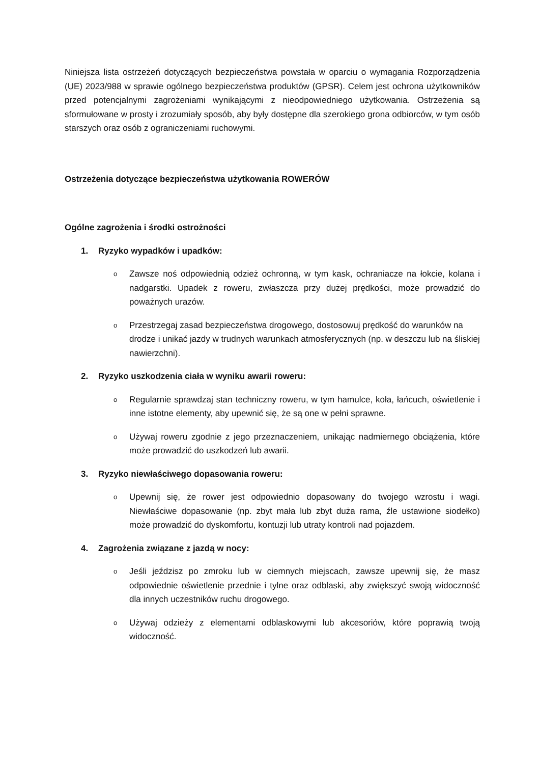Niniejsza lista ostrzeżeń dotyczących bezpieczeństwa powstała w oparciu o wymagania Rozporządzenia (UE) 2023/988 w sprawie ogólnego bezpieczeństwa produktów (GPSR). Celem jest ochrona użytkowników przed potencjalnymi zagrożeniami wynikającymi z nieodpowiedniego użytkowania. Ostrzeżenia są sformułowane w prosty i zrozumiały sposób, aby były dostępne dla szerokiego grona odbiorców, w tym osób starszych oraz osób z ograniczeniami ruchowymi.
Ostrzeżenia dotyczące bezpieczeństwa użytkowania ROWERÓW
Ogólne zagrożenia i środki ostrożności
1. Ryzyko wypadków i upadków:
o
Zawsze noś odpowiednią odzież ochronną, w tym kask, ochraniacze na łokcie, kolana i nadgarstki. Upadek z roweru, zwłaszcza przy dużej prędkości, może prowadzić do poważnych urazów.
o
Przestrzegaj zasad bezpieczeństwa drogowego, dostosowuj prędkość do warunków na drodze i unikać jazdy w trudnych warunkach atmosferycznych (np. w deszczu lub na śliskiej nawierzchni).
2. Ryzyko uszkodzenia ciała w wyniku awarii roweru:
o
Regularnie sprawdzaj stan techniczny roweru, w tym hamulce, koła, łańcuch, oświetlenie i inne istotne elementy, aby upewnić się, że są one w pełni sprawne.
o
Używaj roweru zgodnie z jego przeznaczeniem, unikając nadmiernego obciążenia, które może prowadzić do uszkodzeń lub awarii.
3. Ryzyko niewłaściwego dopasowania roweru:
o
Upewnij się, że rower jest odpowiednio dopasowany do twojego wzrostu i wagi. Niewłaściwe dopasowanie (np. zbyt mała lub zbyt duża rama, źle ustawione siodełko) może prowadzić do dyskomfortu, kontuzji lub utraty kontroli nad pojazdem.
4. Zagrożenia związane z jazdą w nocy:
o
Jeśli jeździsz po zmroku lub w ciemnych miejscach, zawsze upewnij się, że masz odpowiednie oświetlenie przednie i tylne oraz odblaski, aby zwiększyć swoją widoczność dla innych uczestników ruchu drogowego.
o
Używaj odzieży z elementami odblaskowymi lub akcesoriów, które poprawią twoją widoczność.